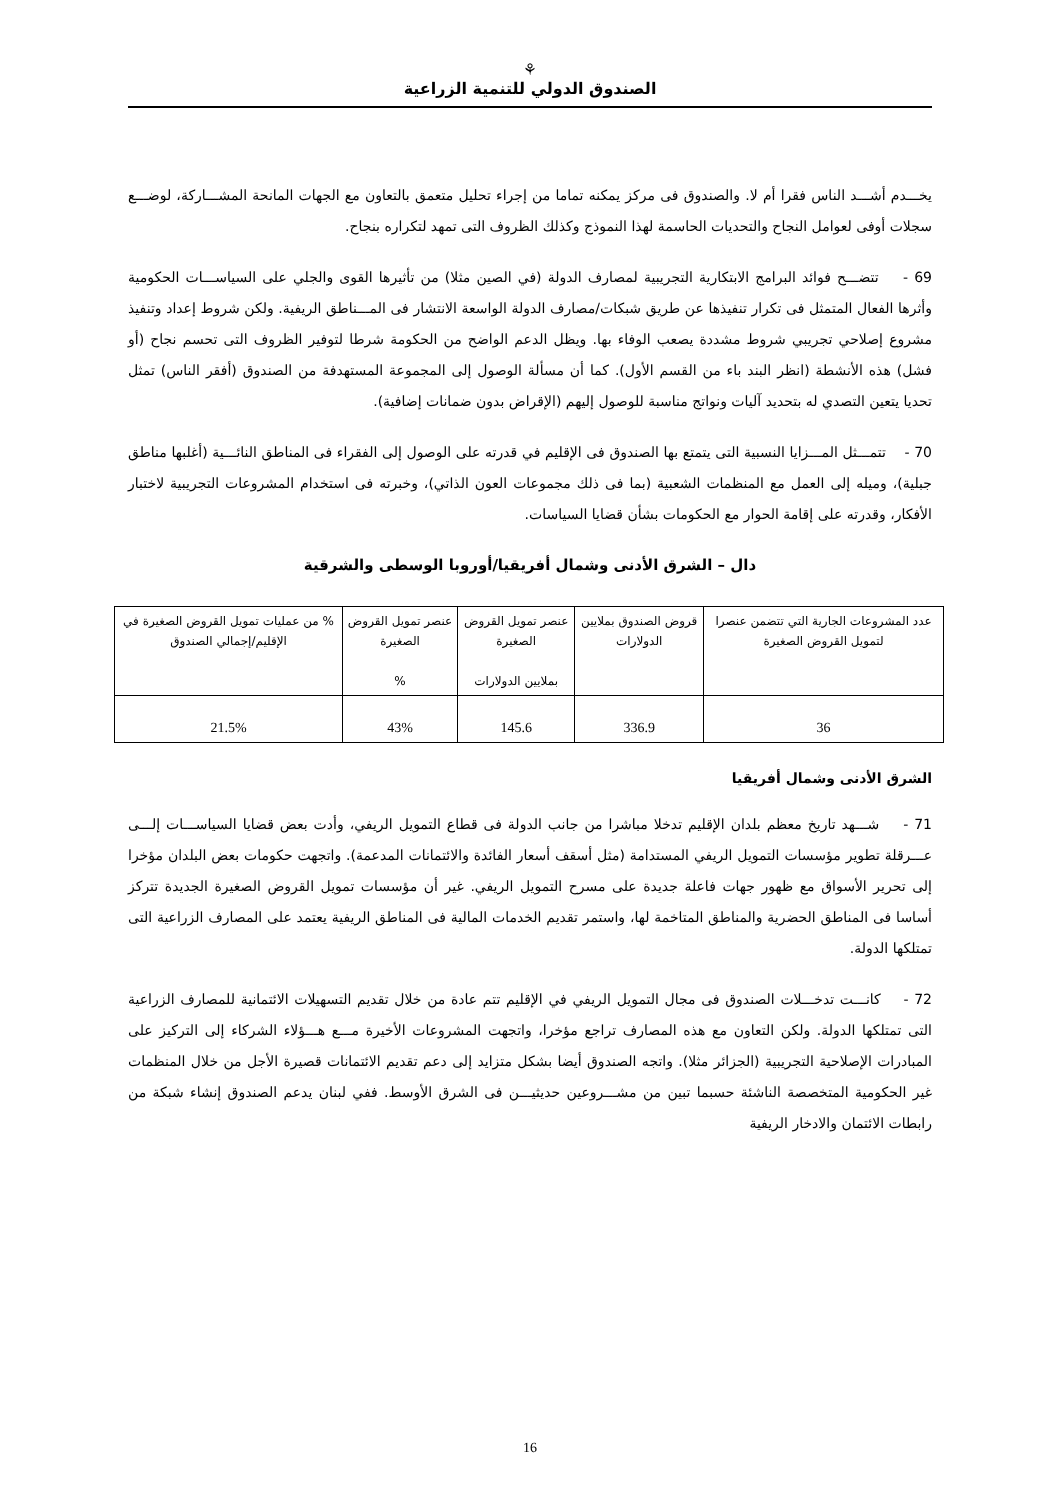⚘
الصندوق الدولي للتنمية الزراعية
يخـــدم أشـــد الناس فقرا أم لا. والصندوق فى مركز يمكنه تماما من إجراء تحليل متعمق بالتعاون مع الجهات المانحة المشـــاركة، لوضـــع سجلات أوفى لعوامل النجاح والتحديات الحاسمة لهذا النموذج وكذلك الظروف التى تمهد لتكراره بنجاح.
69 - تتضـــح فوائد البرامج الابتكارية التجريبية لمصارف الدولة (في الصين مثلا) من تأثيرها القوى والجلي على السياســـات الحكومية وأثرها الفعال المتمثل فى تكرار تنفيذها عن طريق شبكات/مصارف الدولة الواسعة الانتشار فى المـــناطق الريفية. ولكن شروط إعداد وتنفيذ مشروع إصلاحي تجريبي شروط مشددة يصعب الوفاء بها. ويظل الدعم الواضح من الحكومة شرطا لتوفير الظروف التى تحسم نجاح (أو فشل) هذه الأنشطة (انظر البند باء من القسم الأول). كما أن مسألة الوصول إلى المجموعة المستهدفة من الصندوق (أفقر الناس) تمثل تحديا يتعين التصدي له بتحديد آليات ونواتج مناسبة للوصول إليهم (الإقراض بدون ضمانات إضافية).
70 - تتمـــثل المـــزايا النسبية التى يتمتع بها الصندوق فى الإقليم في قدرته على الوصول إلى الفقراء فى المناطق النائـــية (أغلبها مناطق جبلية)، وميله إلى العمل مع المنظمات الشعبية (بما فى ذلك مجموعات العون الذاتي)، وخبرته فى استخدام المشروعات التجريبية لاختبار الأفكار، وقدرته على إقامة الحوار مع الحكومات بشأن قضايا السياسات.
دال – الشرق الأدنى وشمال أفريقيا/أوروبا الوسطى والشرقية
| عدد المشروعات الجارية التي تتضمن عنصرا لتمويل القروض الصغيرة | قروض الصندوق بملايين الدولارات | عنصر تمويل القروض الصغيرة بملايين الدولارات | عنصر تمويل القروض الصغيرة % | % من عمليات تمويل القروض الصغيرة في الإقليم/إجمالي الصندوق |
| --- | --- | --- | --- | --- |
| 36 | 336.9 | 145.6 | 43% | 21.5% |
الشرق الأدنى وشمال أفريقيا
71 - شـــهد تاريخ معظم بلدان الإقليم تدخلا مباشرا من جانب الدولة فى قطاع التمويل الريفي، وأدت بعض قضايا السياســـات إلـــى عـــرقلة تطوير مؤسسات التمويل الريفي المستدامة (مثل أسقف أسعار الفائدة والائتمانات المدعمة). واتجهت حكومات بعض البلدان مؤخرا إلى تحرير الأسواق مع ظهور جهات فاعلة جديدة على مسرح التمويل الريفي. غير أن مؤسسات تمويل القروض الصغيرة الجديدة تتركز أساسا فى المناطق الحضرية والمناطق المتاخمة لها، واستمر تقديم الخدمات المالية فى المناطق الريفية يعتمد على المصارف الزراعية التى تمتلكها الدولة.
72 - كانـــت تدخـــلات الصندوق فى مجال التمويل الريفي في الإقليم تتم عادة من خلال تقديم التسهيلات الائتمانية للمصارف الزراعية التى تمتلكها الدولة. ولكن التعاون مع هذه المصارف تراجع مؤخرا، واتجهت المشروعات الأخيرة مـــع هـــؤلاء الشركاء إلى التركيز على المبادرات الإصلاحية التجريبية (الجزائر مثلا). واتجه الصندوق أيضا بشكل متزايد إلى دعم تقديم الائتمانات قصيرة الأجل من خلال المنظمات غير الحكومية المتخصصة الناشئة حسبما تبين من مشـــروعين حديثيـــن فى الشرق الأوسط. ففي لبنان يدعم الصندوق إنشاء شبكة من رابطات الائتمان والادخار الريفية
16